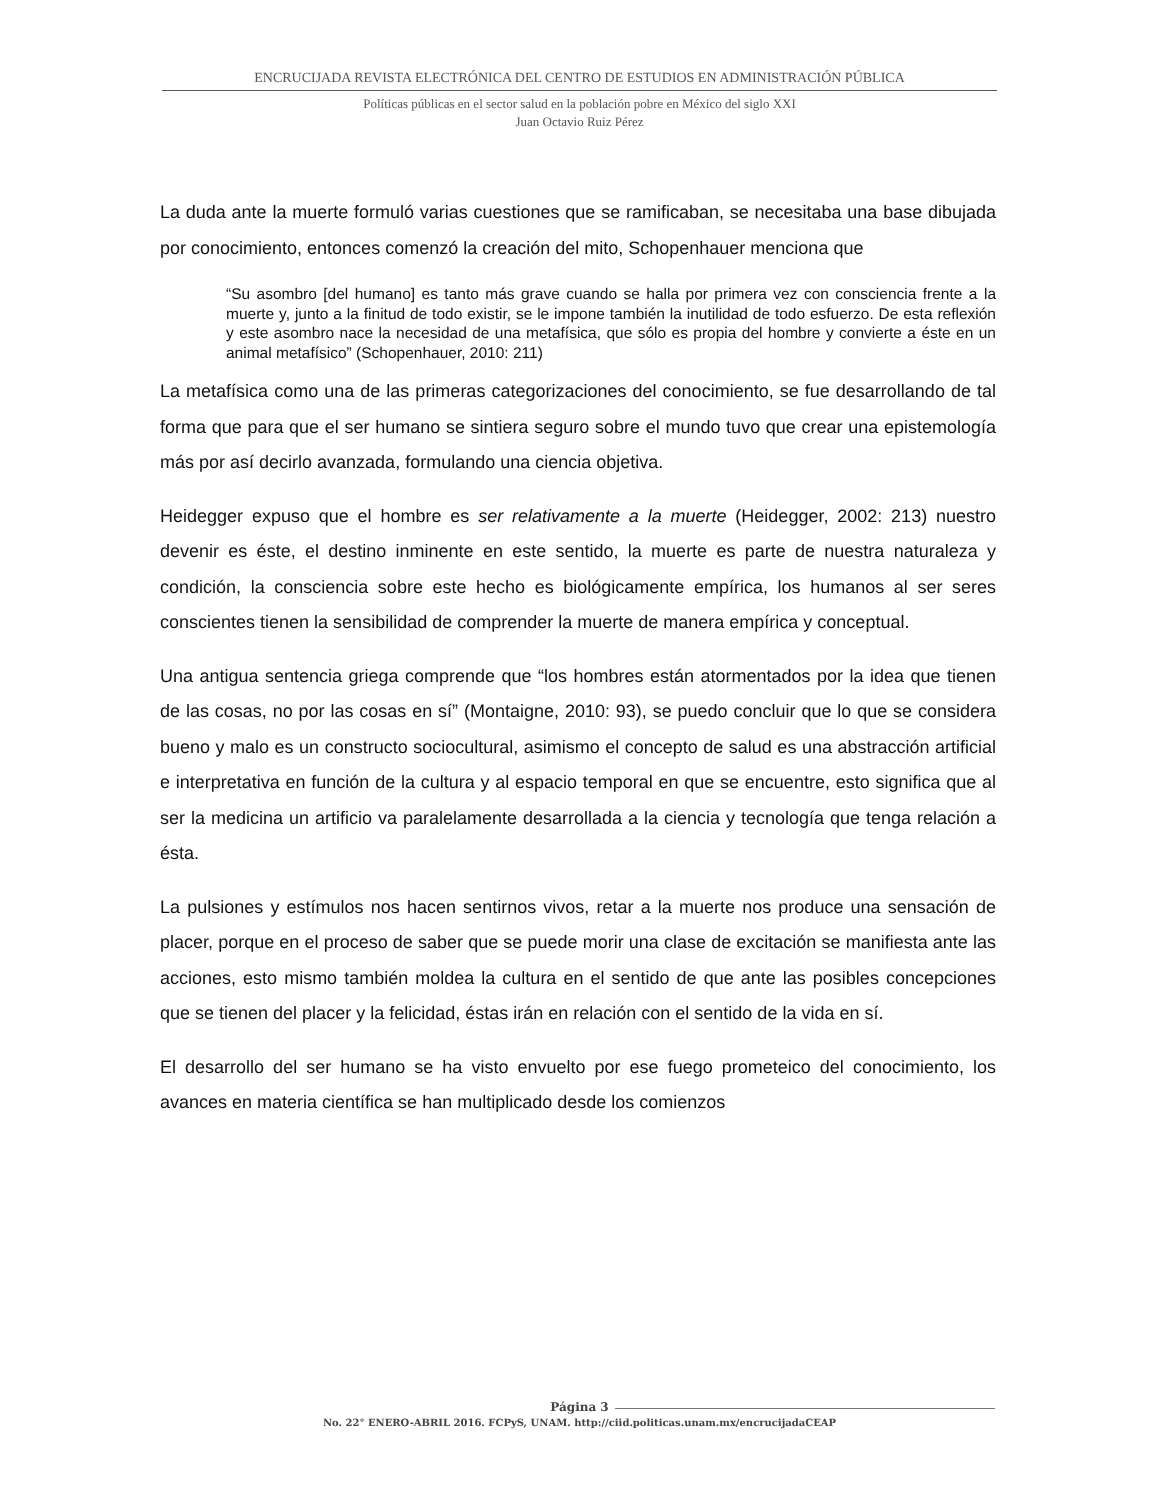ENCRUCIJADA REVISTA ELECTRÓNICA DEL CENTRO DE ESTUDIOS EN ADMINISTRACIÓN PÚBLICA
Políticas públicas en el sector salud en la población pobre en México del siglo XXI
Juan Octavio Ruiz Pérez
La duda ante la muerte formuló varias cuestiones que se ramificaban, se necesitaba una base dibujada por conocimiento, entonces comenzó la creación del mito, Schopenhauer menciona que
“Su asombro [del humano] es tanto más grave cuando se halla por primera vez con consciencia frente a la muerte y, junto a la finitud de todo existir, se le impone también la inutilidad de todo esfuerzo. De esta reflexión y este asombro nace la necesidad de una metafísica, que sólo es propia del hombre y convierte a éste en un animal metafísico” (Schopenhauer, 2010: 211)
La metafísica como una de las primeras categorizaciones del conocimiento, se fue desarrollando de tal forma que para que el ser humano se sintiera seguro sobre el mundo tuvo que crear una epistemología más por así decirlo avanzada, formulando una ciencia objetiva.
Heidegger expuso que el hombre es ser relativamente a la muerte (Heidegger, 2002: 213) nuestro devenir es éste, el destino inminente en este sentido, la muerte es parte de nuestra naturaleza y condición, la consciencia sobre este hecho es biológicamente empírica, los humanos al ser seres conscientes tienen la sensibilidad de comprender la muerte de manera empírica y conceptual.
Una antigua sentencia griega comprende que “los hombres están atormentados por la idea que tienen de las cosas, no por las cosas en sí” (Montaigne, 2010: 93), se puedo concluir que lo que se considera bueno y malo es un constructo sociocultural, asimismo el concepto de salud es una abstracción artificial e interpretativa en función de la cultura y al espacio temporal en que se encuentre, esto significa que al ser la medicina un artificio va paralelamente desarrollada a la ciencia y tecnología que tenga relación a ésta.
La pulsiones y estímulos nos hacen sentirnos vivos, retar a la muerte nos produce una sensación de placer, porque en el proceso de saber que se puede morir una clase de excitación se manifiesta ante las acciones, esto mismo también moldea la cultura en el sentido de que ante las posibles concepciones que se tienen del placer y la felicidad, éstas irán en relación con el sentido de la vida en sí.
El desarrollo del ser humano se ha visto envuelto por ese fuego prometeico del conocimiento, los avances en materia científica se han multiplicado desde los comienzos
Página 3
No. 22° ENERO-ABRIL 2016. FCPyS, UNAM. http://ciid.politicas.unam.mx/encrucijadaCEAP